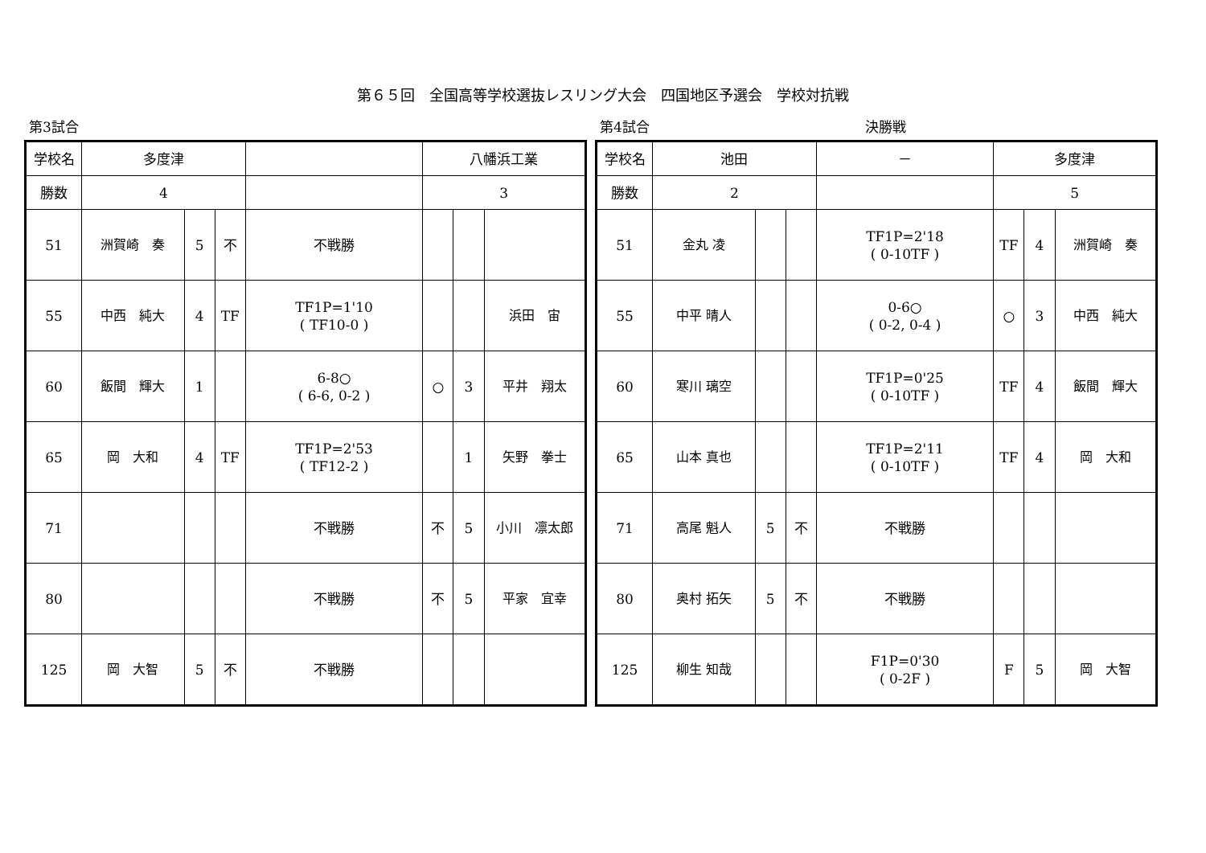第６５回　全国高等学校選抜レスリング大会　四国地区予選会　学校対抗戦
第3試合
| 学校名 | 多度津 | | | | 八幡浜工業 | | |
| 勝数 | 4 | | | | 3 | | |
| 51 | 洲賀崎 奏 | 5 | 不 | 不戦勝 | | | |
| 55 | 中西 純大 | 4 | TF | TF1P=1'10 ( TF10-0 ) | | | 浜田 宙 |
| 60 | 飯間 輝大 | 1 | | 6-8○ ( 6-6, 0-2 ) | ○ | 3 | 平井 翔太 |
| 65 | 岡 大和 | 4 | TF | TF1P=2'53 ( TF12-2 ) | | 1 | 矢野 拳士 |
| 71 | | | | 不戦勝 | 不 | 5 | 小川 凛太郎 |
| 80 | | | | 不戦勝 | 不 | 5 | 平家 宜幸 |
| 125 | 岡 大智 | 5 | 不 | 不戦勝 | | | |
第4試合 決勝戦
| 学校名 | 池田 | | | － | 多度津 | | |
| 勝数 | 2 | | | | 5 | | |
| 51 | 金丸 凌 | | | TF1P=2'18 ( 0-10TF ) | TF | 4 | 洲賀崎 奏 |
| 55 | 中平 晴人 | | | 0-6○ ( 0-2, 0-4 ) | ○ | 3 | 中西 純大 |
| 60 | 寒川 璃空 | | | TF1P=0'25 ( 0-10TF ) | TF | 4 | 飯間 輝大 |
| 65 | 山本 真也 | | | TF1P=2'11 ( 0-10TF ) | TF | 4 | 岡 大和 |
| 71 | 高尾 魁人 | 5 | 不 | 不戦勝 | | | |
| 80 | 奥村 拓矢 | 5 | 不 | 不戦勝 | | | |
| 125 | 柳生 知哉 | | | F1P=0'30 ( 0-2F ) | F | 5 | 岡 大智 |